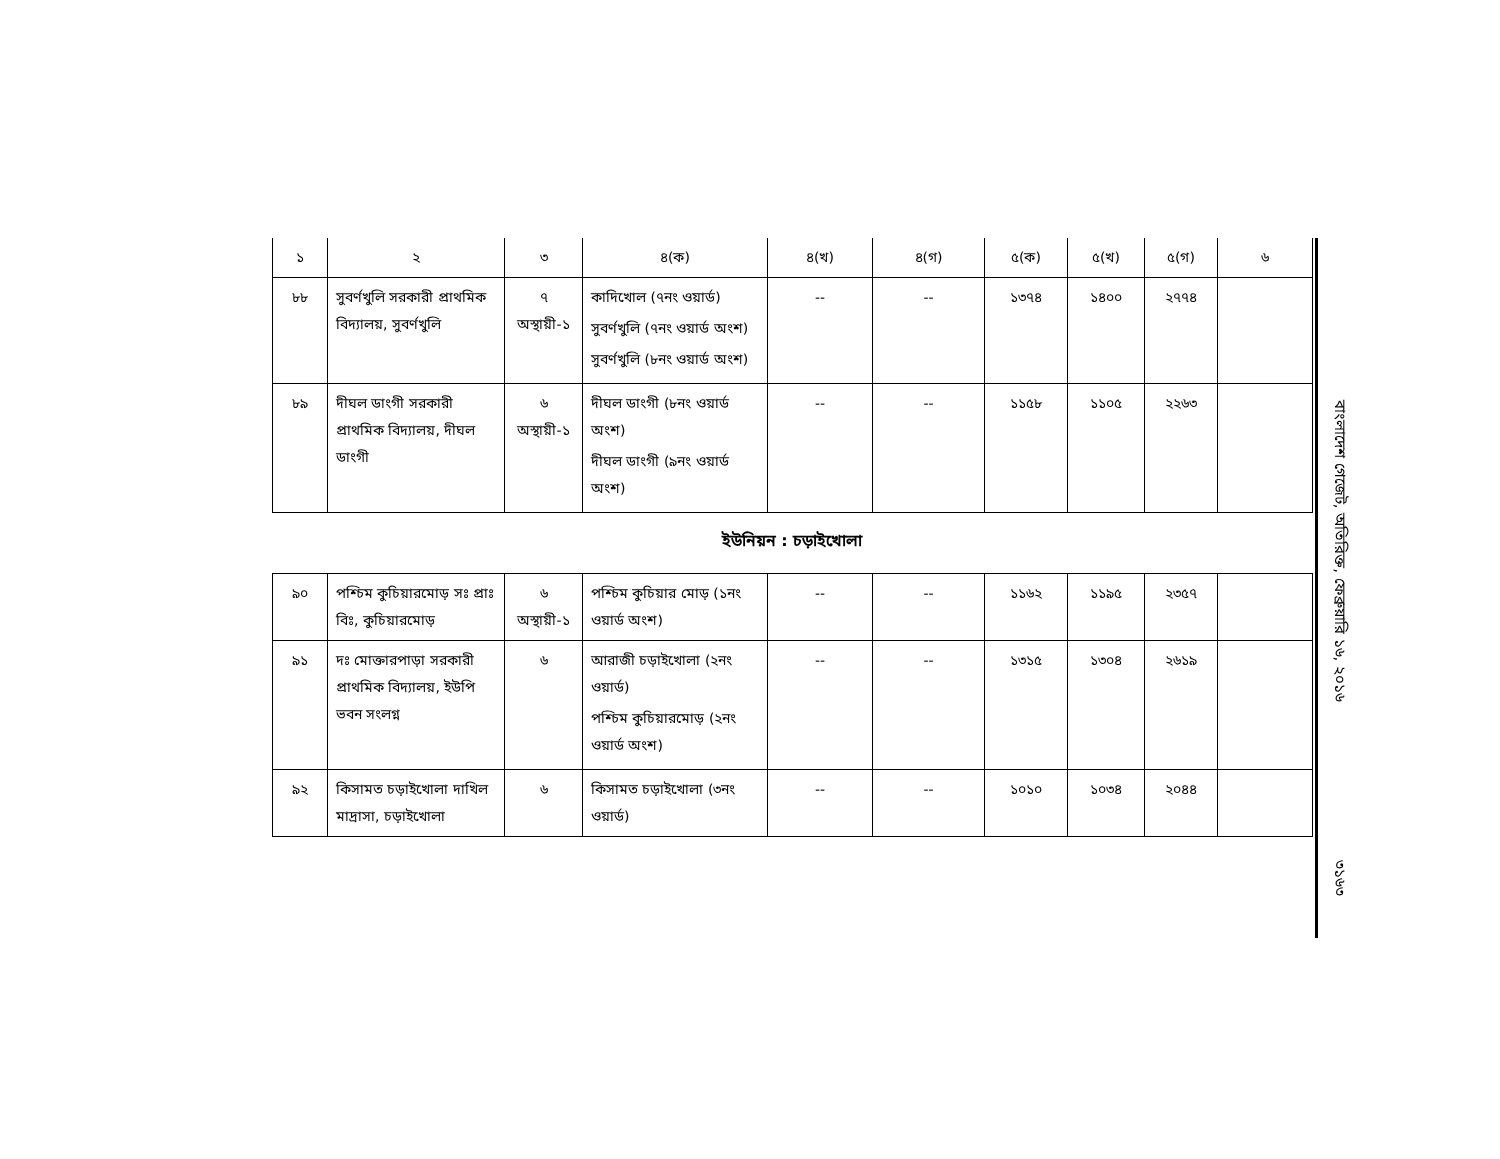| ১ | ২ | ৩ | ৪(ক) | ৪(খ) | ৪(গ) | ৫(ক) | ৫(খ) | ৫(গ) | ৬ |
| --- | --- | --- | --- | --- | --- | --- | --- | --- | --- |
| ৮৮ | সুবর্ণখুলি সরকারী প্রাথমিক বিদ্যালয়, সুবর্ণখুলি | ৭ অস্থায়ী-১ | কাদিখোল (৭নং ওয়ার্ড) সুবর্ণখুলি (৭নং ওয়ার্ড অংশ) সুবর্ণখুলি (৮নং ওয়ার্ড অংশ) | -- | -- | ১৩৭৪ | ১৪০০ | ২৭৭৪ | |
| ৮৯ | দীঘল ডাংগী সরকারী প্রাথমিক বিদ্যালয়, দীঘল ডাংগী | ৬ অস্থায়ী-১ | দীঘল ডাংগী (৮নং ওয়ার্ড অংশ) দীঘল ডাংগী (৯নং ওয়ার্ড অংশ) | -- | -- | ১১৫৮ | ১১০৫ | ২২৬৩ | |
ইউনিয়ন : চড়াইখোলা
| ৯০ | পশ্চিম কুচিয়ারমোড় সঃ প্রাঃ বিঃ, কুচিয়ারমোড় | ৬ অস্থায়ী-১ | পশ্চিম কুচিয়ার মোড় (১নং ওয়ার্ড অংশ) | -- | -- | ১১৬২ | ১১৯৫ | ২৩৫৭ | |
| ৯১ | দঃ মোক্তারপাড়া সরকারী প্রাথমিক বিদ্যালয়, ইউপি ভবন সংলগ্ন | ৬ | আরাজী চড়াইখোলা (২নং ওয়ার্ড) পশ্চিম কুচিয়ারমোড় (২নং ওয়ার্ড অংশ) | -- | -- | ১৩১৫ | ১৩০৪ | ২৬১৯ | |
| ৯২ | কিসামত চড়াইখোলা দাখিল মাদ্রাসা, চড়াইখোলা | ৬ | কিসামত চড়াইখোলা (৩নং ওয়ার্ড) | -- | -- | ১০১০ | ১০৩৪ | ২০৪৪ | |
বাংলাদেশ গেজেট, অতিরিক্ত, ফেব্রুয়ারি ১৬, ২০১৬
৩১৬৩